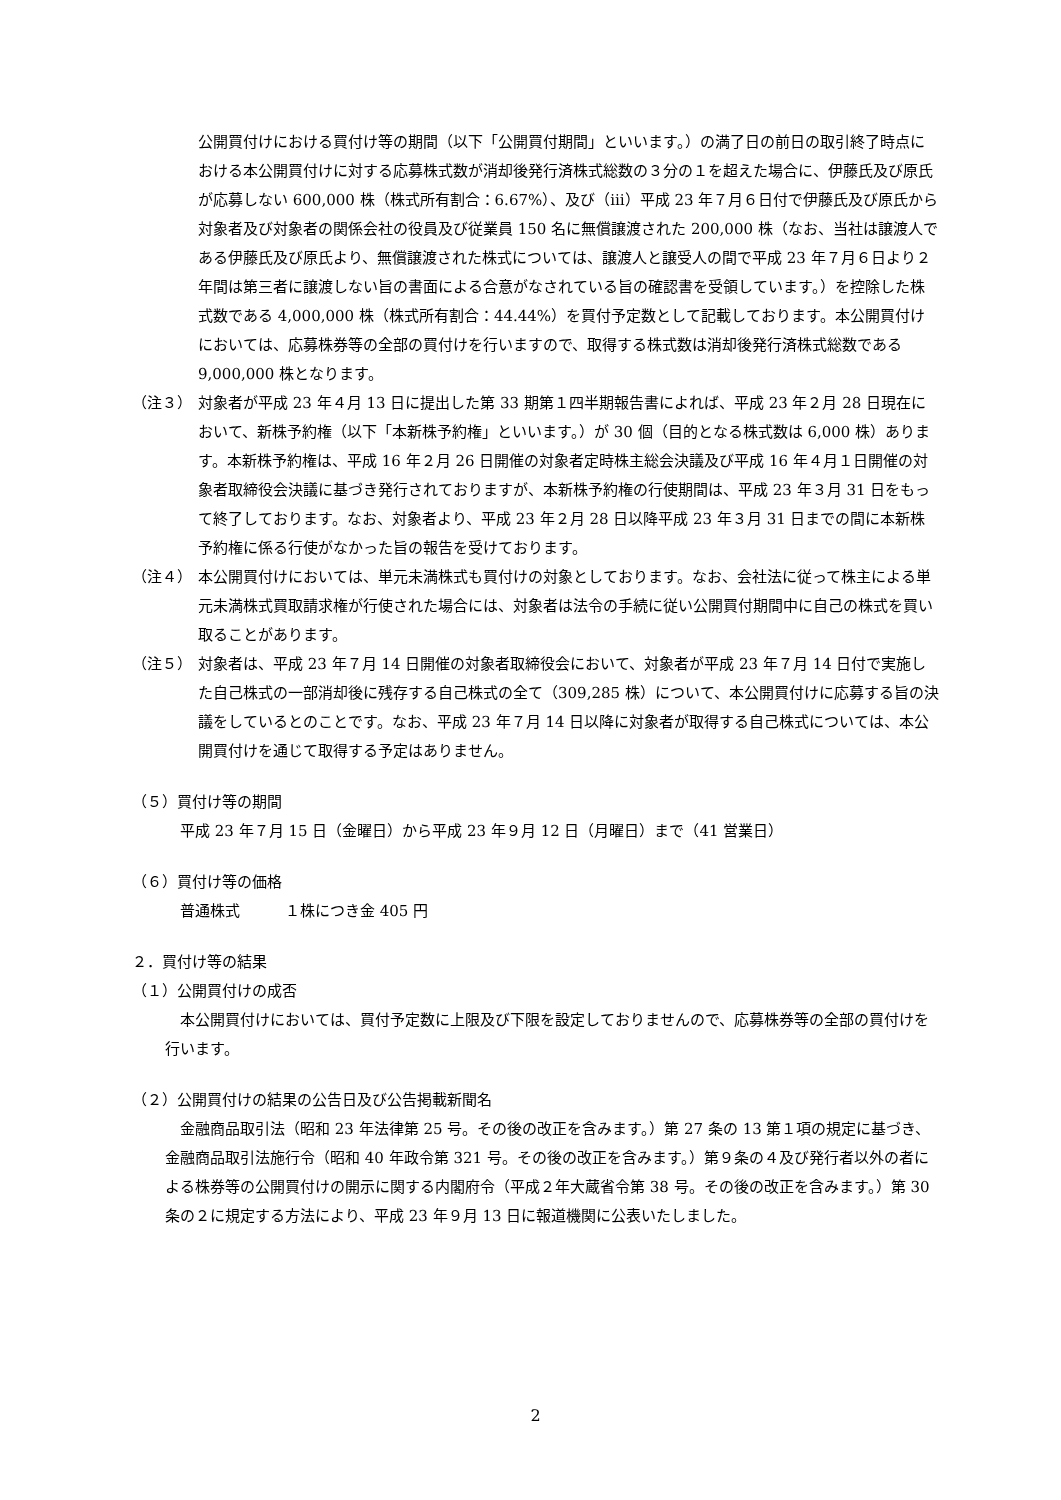公開買付けにおける買付け等の期間（以下「公開買付期間」といいます。）の満了日の前日の取引終了時点における本公開買付けに対する応募株式数が消却後発行済株式総数の３分の１を超えた場合に、伊藤氏及び原氏が応募しない 600,000 株（株式所有割合：6.67%）、及び（ⅲ）平成 23 年７月６日付で伊藤氏及び原氏から対象者及び対象者の関係会社の役員及び従業員 150 名に無償譲渡された 200,000 株（なお、当社は譲渡人である伊藤氏及び原氏より、無償譲渡された株式については、譲渡人と譲受人の間で平成 23 年７月６日より２年間は第三者に譲渡しない旨の書面による合意がなされている旨の確認書を受領しています。）を控除した株式数である 4,000,000 株（株式所有割合：44.44%）を買付予定数として記載しております。本公開買付けにおいては、応募株券等の全部の買付けを行いますので、取得する株式数は消却後発行済株式総数である 9,000,000 株となります。
（注３） 対象者が平成 23 年４月 13 日に提出した第 33 期第１四半期報告書によれば、平成 23 年２月 28 日現在において、新株予約権（以下「本新株予約権」といいます。）が 30 個（目的となる株式数は 6,000 株）あります。本新株予約権は、平成 16 年２月 26 日開催の対象者定時株主総会決議及び平成 16 年４月１日開催の対象者取締役会決議に基づき発行されておりますが、本新株予約権の行使期間は、平成 23 年３月 31 日をもって終了しております。なお、対象者より、平成 23 年２月 28 日以降平成 23 年３月 31 日までの間に本新株予約権に係る行使がなかった旨の報告を受けております。
（注４） 本公開買付けにおいては、単元未満株式も買付けの対象としております。なお、会社法に従って株主による単元未満株式買取請求権が行使された場合には、対象者は法令の手続に従い公開買付期間中に自己の株式を買い取ることがあります。
（注５） 対象者は、平成 23 年７月 14 日開催の対象者取締役会において、対象者が平成 23 年７月 14 日付で実施した自己株式の一部消却後に残存する自己株式の全て（309,285 株）について、本公開買付けに応募する旨の決議をしているとのことです。なお、平成 23 年７月 14 日以降に対象者が取得する自己株式については、本公開買付けを通じて取得する予定はありません。
（５）買付け等の期間
平成 23 年７月 15 日（金曜日）から平成 23 年９月 12 日（月曜日）まで（41 営業日）
（６）買付け等の価格
普通株式　　　１株につき金 405 円
２．買付け等の結果
（１）公開買付けの成否
本公開買付けにおいては、買付予定数に上限及び下限を設定しておりませんので、応募株券等の全部の買付けを行います。
（２）公開買付けの結果の公告日及び公告掲載新聞名
金融商品取引法（昭和 23 年法律第 25 号。その後の改正を含みます。）第 27 条の 13 第１項の規定に基づき、金融商品取引法施行令（昭和 40 年政令第 321 号。その後の改正を含みます。）第９条の４及び発行者以外の者による株券等の公開買付けの開示に関する内閣府令（平成２年大蔵省令第 38 号。その後の改正を含みます。）第 30 条の２に規定する方法により、平成 23 年９月 13 日に報道機関に公表いたしました。
2